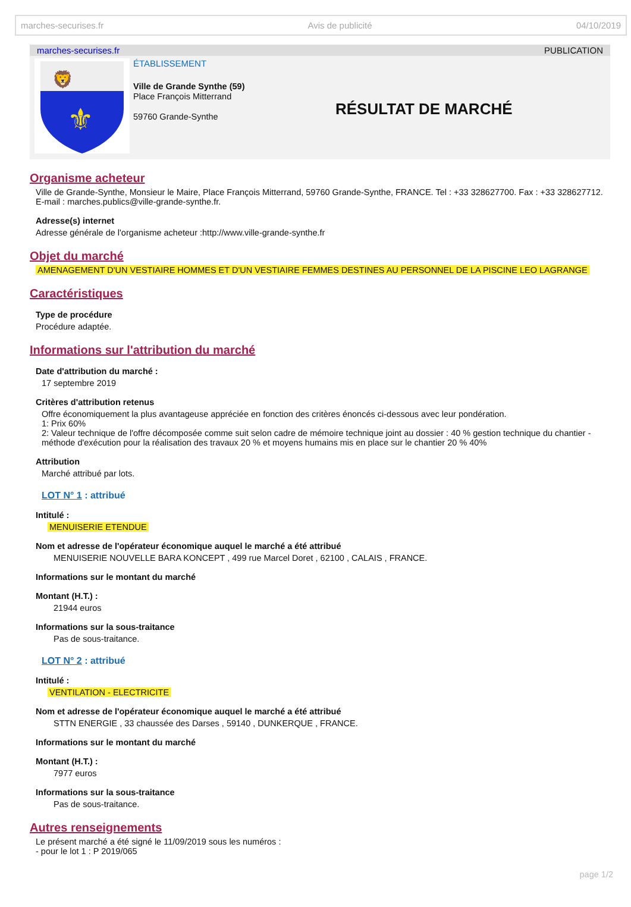marches-securises.fr Avis de publicité 04/10/2019
marches-securises.fr PUBLICATION
⚜
🦁
ÉTABLISSEMENT
Ville de Grande Synthe (59)
Place François Mitterrand
59760 Grande-Synthe
RÉSULTAT DE MARCHÉ
Organisme acheteur
Ville de Grande-Synthe, Monsieur le Maire, Place François Mitterrand, 59760 Grande-Synthe, FRANCE. Tel : +33 328627700. Fax : +33 328627712. E-mail : marches.publics@ville-grande-synthe.fr.
Adresse(s) internet
Adresse générale de l'organisme acheteur :http://www.ville-grande-synthe.fr
Objet du marché
AMENAGEMENT D'UN VESTIAIRE HOMMES ET D'UN VESTIAIRE FEMMES DESTINES AU PERSONNEL DE LA PISCINE LEO LAGRANGE
Caractéristiques
Type de procédure
Procédure adaptée.
Informations sur l'attribution du marché
Date d'attribution du marché :
17 septembre 2019
Critères d'attribution retenus
Offre économiquement la plus avantageuse appréciée en fonction des critères énoncés ci-dessous avec leur pondération.
1: Prix 60%
2: Valeur technique de l'offre décomposée comme suit selon cadre de mémoire technique joint au dossier : 40 % gestion technique du chantier - méthode d'exécution pour la réalisation des travaux 20 % et moyens humains mis en place sur le chantier 20 % 40%
Attribution
Marché attribué par lots.
LOT N° 1 : attribué
Intitulé :
MENUISERIE ETENDUE
Nom et adresse de l'opérateur économique auquel le marché a été attribué
MENUISERIE NOUVELLE BARA KONCEPT , 499 rue Marcel Doret , 62100 , CALAIS , FRANCE.
Informations sur le montant du marché
Montant (H.T.) :
21944 euros
Informations sur la sous-traitance
Pas de sous-traitance.
LOT N° 2 : attribué
Intitulé :
VENTILATION - ELECTRICITE
Nom et adresse de l'opérateur économique auquel le marché a été attribué
STTN ENERGIE , 33 chaussée des Darses , 59140 , DUNKERQUE , FRANCE.
Informations sur le montant du marché
Montant (H.T.) :
7977 euros
Informations sur la sous-traitance
Pas de sous-traitance.
Autres renseignements
Le présent marché a été signé le 11/09/2019 sous les numéros :
- pour le lot 1 : P 2019/065
page 1/2